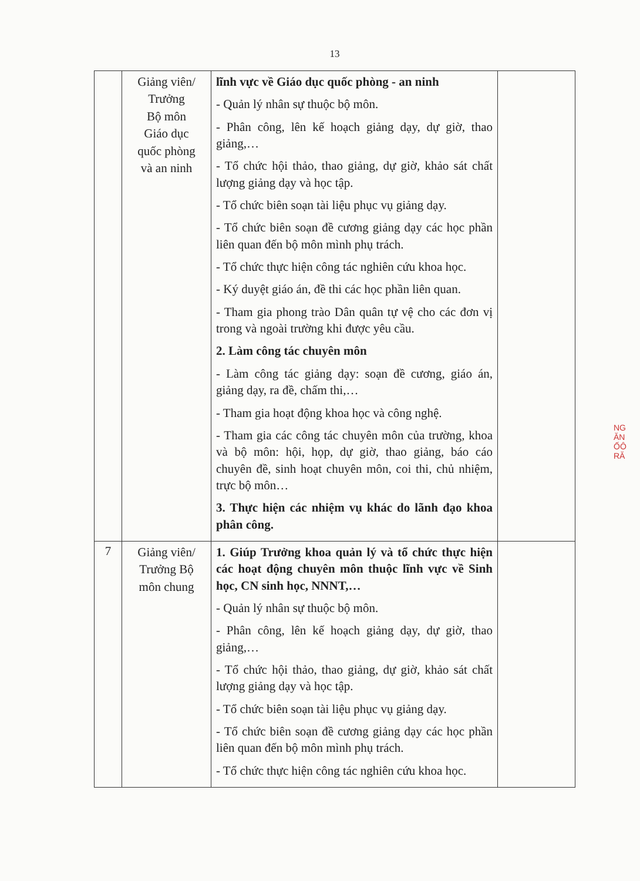13
| | Giảng viên/ Trưởng Bộ môn Giáo dục quốc phòng và an ninh | lĩnh vực về Giáo dục quốc phòng - an ninh - Quản lý nhân sự thuộc bộ môn. - Phân công, lên kế hoạch giảng dạy, dự giờ, thao giảng,… - Tổ chức hội thảo, thao giảng, dự giờ, khảo sát chất lượng giảng dạy và học tập. - Tổ chức biên soạn tài liệu phục vụ giảng dạy. - Tổ chức biên soạn đề cương giảng dạy các học phần liên quan đến bộ môn mình phụ trách. - Tổ chức thực hiện công tác nghiên cứu khoa học. - Ký duyệt giáo án, đề thi các học phần liên quan. - Tham gia phong trào Dân quân tự vệ cho các đơn vị trong và ngoài trường khi được yêu cầu. 2. Làm công tác chuyên môn - Làm công tác giảng dạy: soạn đề cương, giáo án, giảng dạy, ra đề, chấm thi,… - Tham gia hoạt động khoa học và công nghệ. - Tham gia các công tác chuyên môn của trường, khoa và bộ môn: hội, họp, dự giờ, thao giảng, báo cáo chuyên đề, sinh hoạt chuyên môn, coi thi, chủ nhiệm, trực bộ môn… 3. Thực hiện các nhiệm vụ khác do lãnh đạo khoa phân công. | |
| 7 | Giảng viên/ Trưởng Bộ môn chung | 1. Giúp Trưởng khoa quản lý và tổ chức thực hiện các hoạt động chuyên môn thuộc lĩnh vực về Sinh học, CN sinh học, NNNT,… - Quản lý nhân sự thuộc bộ môn. - Phân công, lên kế hoạch giảng dạy, dự giờ, thao giảng,… - Tổ chức hội thảo, thao giảng, dự giờ, khảo sát chất lượng giảng dạy và học tập. - Tổ chức biên soạn tài liệu phục vụ giảng dạy. - Tổ chức biên soạn đề cương giảng dạy các học phần liên quan đến bộ môn mình phụ trách. - Tổ chức thực hiện công tác nghiên cứu khoa học. | |
NG
ĂN
ỐÔ
RĂ